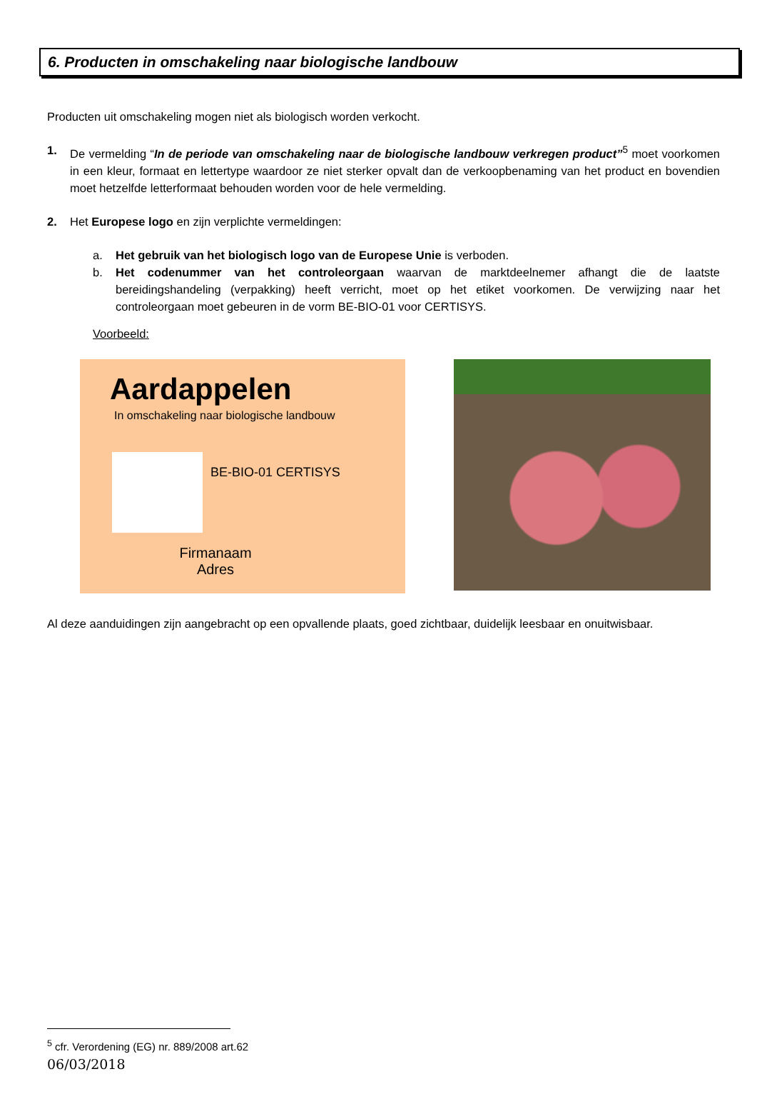6. Producten in omschakeling naar biologische landbouw
Producten uit omschakeling mogen niet als biologisch worden verkocht.
1. De vermelding “In de periode van omschakeling naar de biologische landbouw verkregen product”<sup>5</sup> moet voorkomen in een kleur, formaat en lettertype waardoor ze niet sterker opvalt dan de verkoopbenaming van het product en bovendien moet hetzelfde letterformaat behouden worden voor de hele vermelding.
2. Het Europese logo en zijn verplichte vermeldingen:
a. Het gebruik van het biologisch logo van de Europese Unie is verboden.
b. Het codenummer van het controleorgaan waarvan de marktdeelnemer afhangt die de laatste bereidingshandeling (verpakking) heeft verricht, moet op het etiket voorkomen. De verwijzing naar het controleorgaan moet gebeuren in de vorm BE-BIO-01 voor CERTISYS.
Voorbeeld:
Aardappelen
In omschakeling naar biologische landbouw
BE-BIO-01 CERTISYS
Firmanaam
Adres
Al deze aanduidingen zijn aangebracht op een opvallende plaats, goed zichtbaar, duidelijk leesbaar en onuitwisbaar.
<sup>5</sup> cfr. Verordening (EG) nr. 889/2008 art.62
06/03/2018